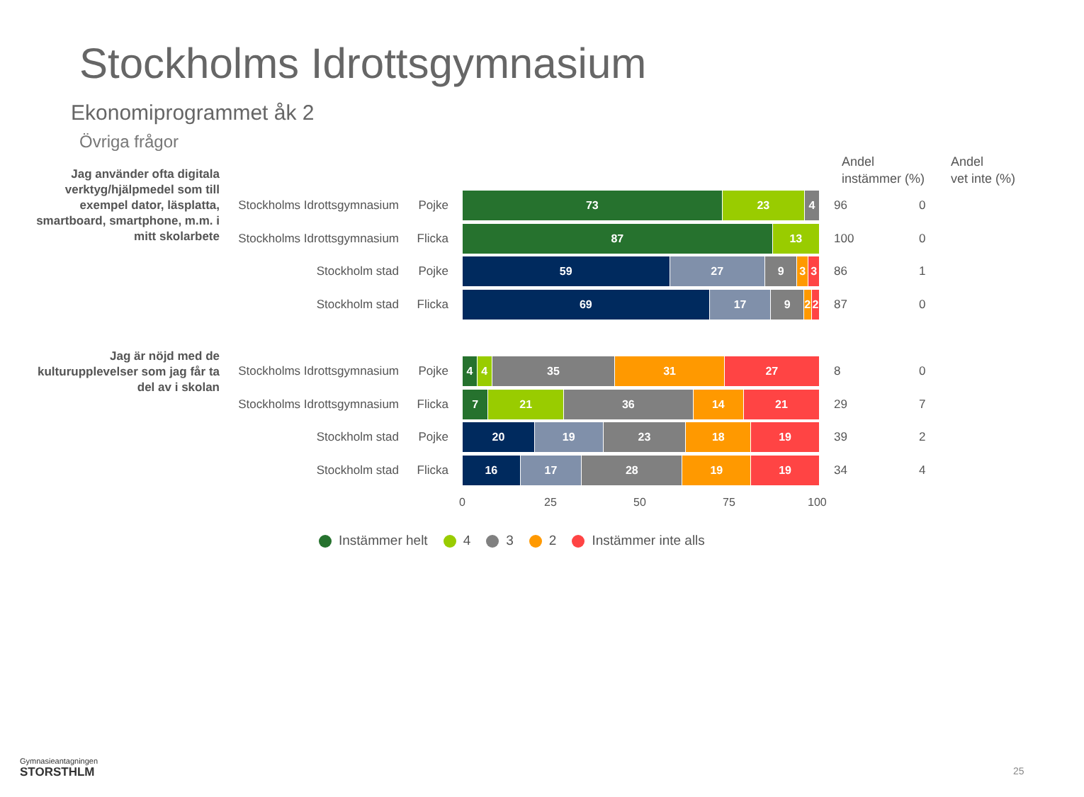Stockholms Idrottsgymnasium
Ekonomiprogrammet åk 2
Övriga frågor
Andel
instämmer (%)
Andel
vet inte (%)
Jag använder ofta digitala verktyg/hjälpmedel som till exempel dator, läsplatta, smartboard, smartphone, m.m. i mitt skolarbete
Stockholms Idrottsgymnasium Pojke
73 23 4
96 0
Stockholms Idrottsgymnasium Flicka
87 13
100 0
Stockholm stad Pojke
59 27 9 3 3
86 1
Stockholm stad Flicka
69 17 9 2 2
87 0
Jag är nöjd med de kulturupplevelser som jag får ta del av i skolan
Stockholms Idrottsgymnasium Pojke
4 4 35 31 27
8 0
Stockholms Idrottsgymnasium Flicka
7 21 36 14 21
29 7
Stockholm stad Pojke
20 19 23 18 19
39 2
Stockholm stad Flicka
16 17 28 19 19
34 4
0 25 50 75 100
Instämmer helt 4 3 2 Instämmer inte alls
Gymnasieantagningen
STORSTHLM
25